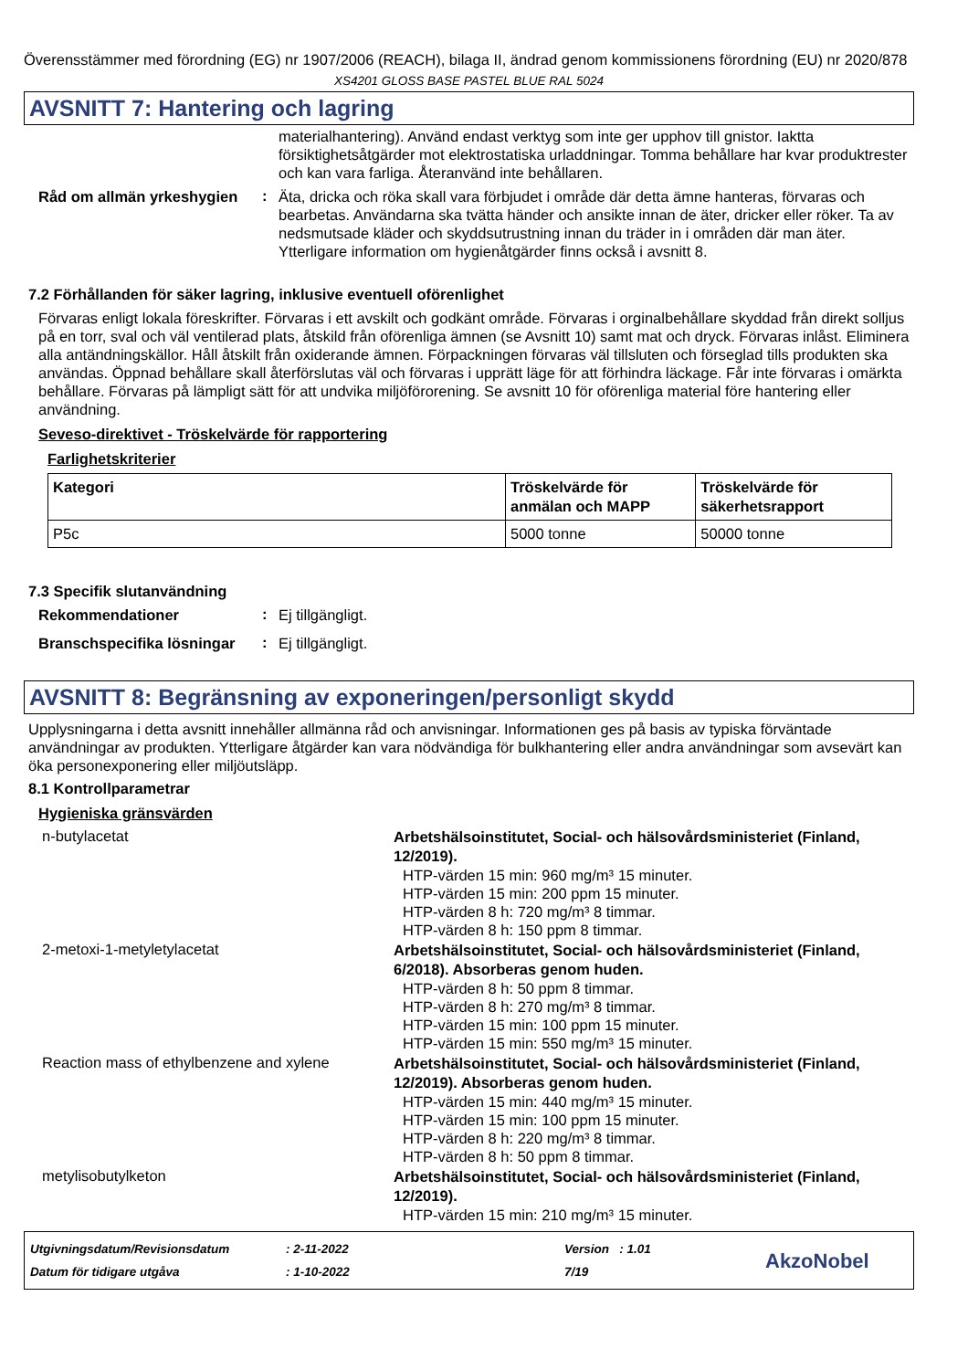Överensstämmer med förordning (EG) nr 1907/2006 (REACH), bilaga II, ändrad genom kommissionens förordning (EU) nr 2020/878
XS4201 GLOSS BASE PASTEL BLUE RAL 5024
AVSNITT 7: Hantering och lagring
materialhantering). Använd endast verktyg som inte ger upphov till gnistor. Iaktta försiktighetsåtgärder mot elektrostatiska urladdningar. Tomma behållare har kvar produktrester och kan vara farliga. Återanvänd inte behållaren.
Råd om allmän yrkeshygien
:
Äta, dricka och röka skall vara förbjudet i område där detta ämne hanteras, förvaras och bearbetas. Användarna ska tvätta händer och ansikte innan de äter, dricker eller röker. Ta av nedsmutsade kläder och skyddsutrustning innan du träder in i områden där man äter. Ytterligare information om hygienåtgärder finns också i avsnitt 8.
7.2 Förhållanden för säker lagring, inklusive eventuell oförenlighet
Förvaras enligt lokala föreskrifter. Förvaras i ett avskilt och godkänt område. Förvaras i orginalbehållare skyddad från direkt solljus på en torr, sval och väl ventilerad plats, åtskild från oförenliga ämnen (se Avsnitt 10) samt mat och dryck. Förvaras inlåst. Eliminera alla antändningskällor. Håll åtskilt från oxiderande ämnen. Förpackningen förvaras väl tillsluten och förseglad tills produkten ska användas. Öppnad behållare skall återförslutas väl och förvaras i upprätt läge för att förhindra läckage. Får inte förvaras i omärkta behållare. Förvaras på lämpligt sätt för att undvika miljöförorening. Se avsnitt 10 för oförenliga material före hantering eller användning.
Seveso-direktivet - Tröskelvärde för rapportering
Farlighetskriterier
| Kategori | Tröskelvärde för anmälan och MAPP | Tröskelvärde för säkerhetsrapport |
| --- | --- | --- |
| P5c | 5000 tonne | 50000 tonne |
7.3 Specifik slutanvändning
Rekommendationer
:
Ej tillgängligt.
Branschspecifika lösningar
:
Ej tillgängligt.
AVSNITT 8: Begränsning av exponeringen/personligt skydd
Upplysningarna i detta avsnitt innehåller allmänna råd och anvisningar. Informationen ges på basis av typiska förväntade användningar av produkten. Ytterligare åtgärder kan vara nödvändiga för bulkhantering eller andra användningar som avsevärt kan öka personexponering eller miljöutsläpp.
8.1 Kontrollparametrar
Hygieniska gränsvärden
n-butylacetat
Arbetshälsoinstitutet, Social- och hälsovårdsministeriet (Finland, 12/2019).
HTP-värden 15 min: 960 mg/m³ 15 minuter.
HTP-värden 15 min: 200 ppm 15 minuter.
HTP-värden 8 h: 720 mg/m³ 8 timmar.
HTP-värden 8 h: 150 ppm 8 timmar.
2-metoxi-1-metyletylacetat
Arbetshälsoinstitutet, Social- och hälsovårdsministeriet (Finland, 6/2018). Absorberas genom huden.
HTP-värden 8 h: 50 ppm 8 timmar.
HTP-värden 8 h: 270 mg/m³ 8 timmar.
HTP-värden 15 min: 100 ppm 15 minuter.
HTP-värden 15 min: 550 mg/m³ 15 minuter.
Reaction mass of ethylbenzene and xylene
Arbetshälsoinstitutet, Social- och hälsovårdsministeriet (Finland, 12/2019). Absorberas genom huden.
HTP-värden 15 min: 440 mg/m³ 15 minuter.
HTP-värden 15 min: 100 ppm 15 minuter.
HTP-värden 8 h: 220 mg/m³ 8 timmar.
HTP-värden 8 h: 50 ppm 8 timmar.
metylisobutylketon
Arbetshälsoinstitutet, Social- och hälsovårdsministeriet (Finland, 12/2019).
HTP-värden 15 min: 210 mg/m³ 15 minuter.
Utgivningsdatum/Revisionsdatum
Datum för tidigare utgåva
: 2-11-2022
: 1-10-2022
Version : 1.01
7/19
AkzoNobel